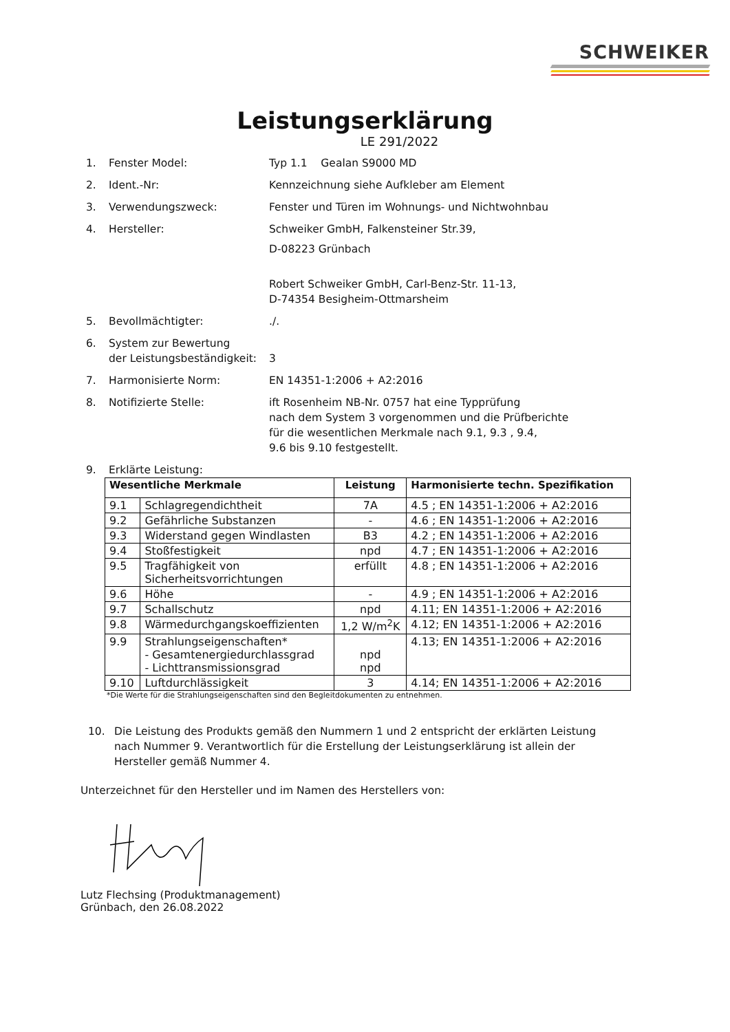SCHWEIKER
Leistungserklärung
LE 291/2022
1. Fenster Model: Typ 1.1 Gealan S9000 MD
2. Ident.-Nr: Kennzeichnung siehe Aufkleber am Element
3. Verwendungszweck: Fenster und Türen im Wohnungs- und Nichtwohnbau
4. Hersteller: Schweiker GmbH, Falkensteiner Str.39,
D-08223 Grünbach
Robert Schweiker GmbH, Carl-Benz-Str. 11-13,
D-74354 Besigheim-Ottmarsheim
5. Bevollmächtigter: ./.
6. System zur Bewertung
der Leistungsbeständigkeit:
3
7. Harmonisierte Norm: EN 14351-1:2006 + A2:2016
8. Notifizierte Stelle: ift Rosenheim NB-Nr. 0757 hat eine Typprüfung
nach dem System 3 vorgenommen und die Prüfberichte
für die wesentlichen Merkmale nach 9.1, 9.3 , 9.4,
9.6 bis 9.10 festgestellt.
9. Erklärte Leistung:
| Wesentliche Merkmale | | Leistung | Harmonisierte techn. Spezifikation |
| --- | --- | --- | --- |
| 9.1 | Schlagregendichtheit | 7A | 4.5 ; EN 14351-1:2006 + A2:2016 |
| 9.2 | Gefährliche Substanzen | - | 4.6 ; EN 14351-1:2006 + A2:2016 |
| 9.3 | Widerstand gegen Windlasten | B3 | 4.2 ; EN 14351-1:2006 + A2:2016 |
| 9.4 | Stoßfestigkeit | npd | 4.7 ; EN 14351-1:2006 + A2:2016 |
| 9.5 | Tragfähigkeit von Sicherheitsvorrichtungen | erfüllt | 4.8 ; EN 14351-1:2006 + A2:2016 |
| 9.6 | Höhe | - | 4.9 ; EN 14351-1:2006 + A2:2016 |
| 9.7 | Schallschutz | npd | 4.11; EN 14351-1:2006 + A2:2016 |
| 9.8 | Wärmedurchgangskoeffizienten | 1,2 W/m<sup>2</sup>K | 4.12; EN 14351-1:2006 + A2:2016 |
| 9.9 | Strahlungseigenschaften* - Gesamtenergiedurchlassgrad - Lichttransmissionsgrad | npd npd | 4.13; EN 14351-1:2006 + A2:2016 |
| 9.10 | Luftdurchlässigkeit | 3 | 4.14; EN 14351-1:2006 + A2:2016 |
*Die Werte für die Strahlungseigenschaften sind den Begleitdokumenten zu entnehmen.
10. Die Leistung des Produkts gemäß den Nummern 1 und 2 entspricht der erklärten Leistung nach Nummer 9. Verantwortlich für die Erstellung der Leistungserklärung ist allein der Hersteller gemäß Nummer 4.
Unterzeichnet für den Hersteller und im Namen des Herstellers von:
Lutz Flechsing (Produktmanagement)
Grünbach, den 26.08.2022